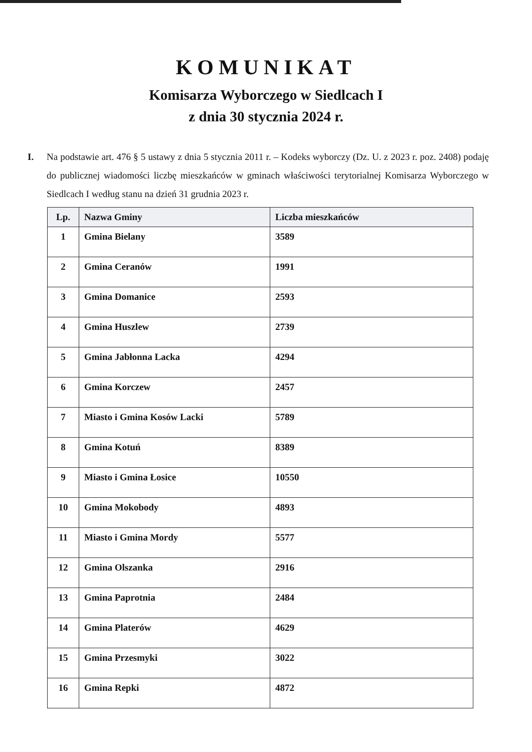KOMUNIKAT
Komisarza Wyborczego w Siedlcach I
z dnia 30 stycznia 2024 r.
I. Na podstawie art. 476 § 5 ustawy z dnia 5 stycznia 2011 r. – Kodeks wyborczy (Dz. U. z 2023 r. poz. 2408) podaję do publicznej wiadomości liczbę mieszkańców w gminach właściwości terytorialnej Komisarza Wyborczego w Siedlcach I według stanu na dzień 31 grudnia 2023 r.
| Lp. | Nazwa Gminy | Liczba mieszkańców |
| --- | --- | --- |
| 1 | Gmina Bielany | 3589 |
| 2 | Gmina Ceranów | 1991 |
| 3 | Gmina Domanice | 2593 |
| 4 | Gmina Huszlew | 2739 |
| 5 | Gmina Jabłonna Lacka | 4294 |
| 6 | Gmina Korczew | 2457 |
| 7 | Miasto i Gmina Kosów Lacki | 5789 |
| 8 | Gmina Kotuń | 8389 |
| 9 | Miasto i Gmina Łosice | 10550 |
| 10 | Gmina Mokobody | 4893 |
| 11 | Miasto i Gmina Mordy | 5577 |
| 12 | Gmina Olszanka | 2916 |
| 13 | Gmina Paprotnia | 2484 |
| 14 | Gmina Platerów | 4629 |
| 15 | Gmina Przesmyki | 3022 |
| 16 | Gmina Repki | 4872 |